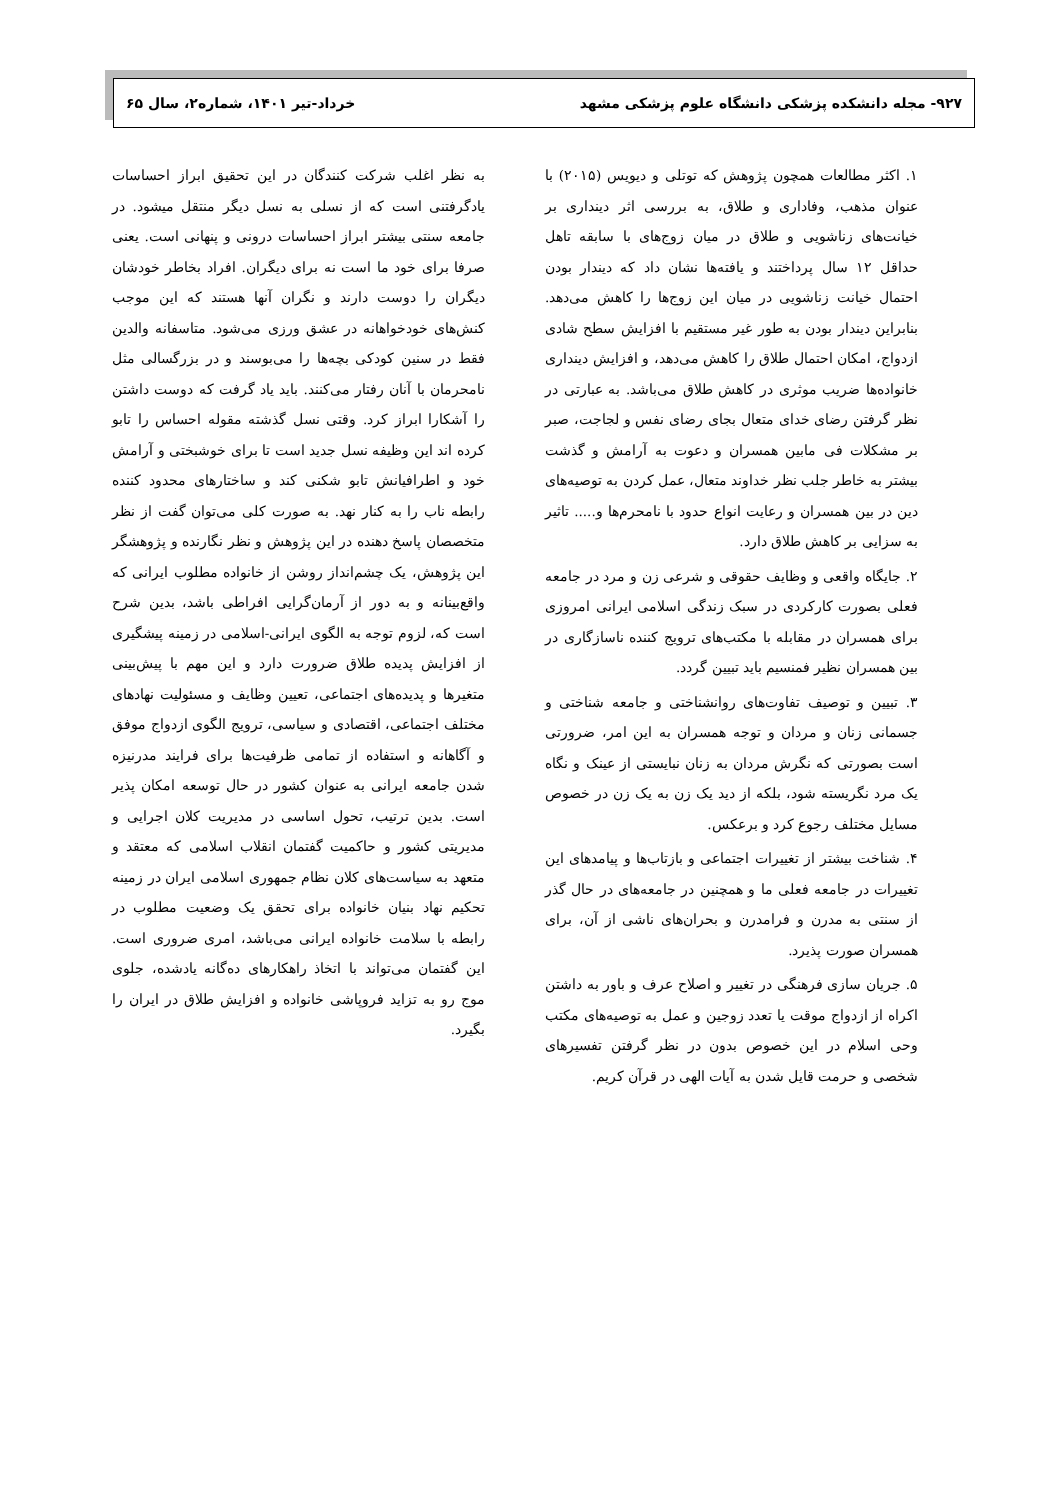۹۲۷- مجله دانشکده پزشکی دانشگاه علوم پزشکی مشهد خرداد-تیر ۱۴۰۱، شماره۲، سال ۶۵
۱. اکثر مطالعات همچون پژوهش که توتلی و دیویس (۲۰۱۵) با عنوان مذهب، وفاداری و طلاق، به بررسی اثر دینداری بر خیانت‌های زناشویی و طلاق در میان زوج‌های با سابقه تاهل حداقل ۱۲ سال پرداختند و یافته‌ها نشان داد که دیندار بودن احتمال خیانت زناشویی در میان این زوج‌ها را کاهش می‌دهد. بنابراین دیندار بودن به طور غیر مستقیم با افزایش سطح شادی ازدواج، امکان احتمال طلاق را کاهش می‌دهد، و افزایش دینداری خانواده‌ها ضریب موثری در کاهش طلاق می‌باشد. به عبارتی در نظر گرفتن رضای خدای متعال بجای رضای نفس و لجاجت، صبر بر مشکلات فی مابین همسران و دعوت به آرامش و گذشت بیشتر به خاطر جلب نظر خداوند متعال، عمل کردن به توصیه‌های دین در بین همسران و رعایت انواع حدود با نامحرم‌ها و..... تاثیر به سزایی بر کاهش طلاق دارد.
۲. جایگاه واقعی و وظایف حقوقی و شرعی زن و مرد در جامعه فعلی بصورت کارکردی در سبک زندگی اسلامی ایرانی امروزی برای همسران در مقابله با مکتب‌های ترویج کننده ناسازگاری در بین همسران نظیر فمنسیم باید تبیین گردد.
۳. تبیین و توصیف تفاوت‌های روانشناختی و جامعه شناختی و جسمانی زنان و مردان و توجه همسران به این امر، ضرورتی است بصورتی که نگرش مردان به زنان نبایستی از عینک و نگاه یک مرد نگریسته شود، بلکه از دید یک زن به یک زن در خصوص مسایل مختلف رجوع کرد و برعکس.
۴. شناخت بیشتر از تغییرات اجتماعی و بازتاب‌ها و پیامدهای این تغییرات در جامعه فعلی ما و همچنین در جامعه‌های در حال گذر از سنتی به مدرن و فرامدرن و بحران‌های ناشی از آن، برای همسران صورت پذیرد.
۵. جریان سازی فرهنگی در تغییر و اصلاح عرف و باور به داشتن اکراه از ازدواج موقت یا تعدد زوجین و عمل به توصیه‌های مکتب وحی اسلام در این خصوص بدون در نظر گرفتن تفسیرهای شخصی و حرمت قایل شدن به آیات الهی در قرآن کریم.
به نظر اغلب شرکت کنندگان در این تحقیق ابراز احساسات یادگرفتنی است که از نسلی به نسل دیگر منتقل میشود. در جامعه سنتی بیشتر ابراز احساسات درونی و پنهانی است. یعنی صرفا برای خود ما است نه برای دیگران. افراد بخاطر خودشان دیگران را دوست دارند و نگران آنها هستند که این موجب کنش‌های خودخواهانه در عشق ورزی می‌شود. متاسفانه والدین فقط در سنین کودکی بچه‌ها را می‌بوسند و در بزرگسالی مثل نامحرمان با آنان رفتار می‌کنند. باید یاد گرفت که دوست داشتن را آشکارا ابراز کرد. وقتی نسل گذشته مقوله احساس را تابو کرده اند این وظیفه نسل جدید است تا برای خوشبختی و آرامش خود و اطرافیانش تابو شکنی کند و ساختارهای محدود کننده رابطه ناب را به کنار نهد. به صورت کلی می‌توان گفت از نظر متخصصان پاسخ دهنده در این پژوهش و نظر نگارنده و پژوهشگر این پژوهش، یک چشم‌انداز روشن از خانواده مطلوب ایرانی که واقع‌بینانه و به دور از آرمان‌گرایی افراطی باشد، بدین شرح است که، لزوم توجه به الگوی ایرانی-اسلامی در زمینه پیشگیری از افزایش پدیده طلاق ضرورت دارد و این مهم با پیش‌بینی متغیرها و پدیده‌های اجتماعی، تعیین وظایف و مسئولیت نهادهای مختلف اجتماعی، اقتصادی و سیاسی، ترویج الگوی ازدواج موفق و آگاهانه و استفاده از تمامی ظرفیت‌ها برای فرایند مدرنیزه شدن جامعه ایرانی به عنوان کشور در حال توسعه امکان پذیر است. بدین ترتیب، تحول اساسی در مدیریت کلان اجرایی و مدیریتی کشور و حاکمیت گفتمان انقلاب اسلامی که معتقد و متعهد به سیاست‌های کلان نظام جمهوری اسلامی ایران در زمینه تحکیم نهاد بنیان خانواده برای تحقق یک وضعیت مطلوب در رابطه با سلامت خانواده ایرانی می‌باشد، امری ضروری است. این گفتمان می‌تواند با اتخاذ راهکارهای ده‌گانه یادشده، جلوی موج رو به تزاید فروپاشی خانواده و افزایش طلاق در ایران را بگیرد.